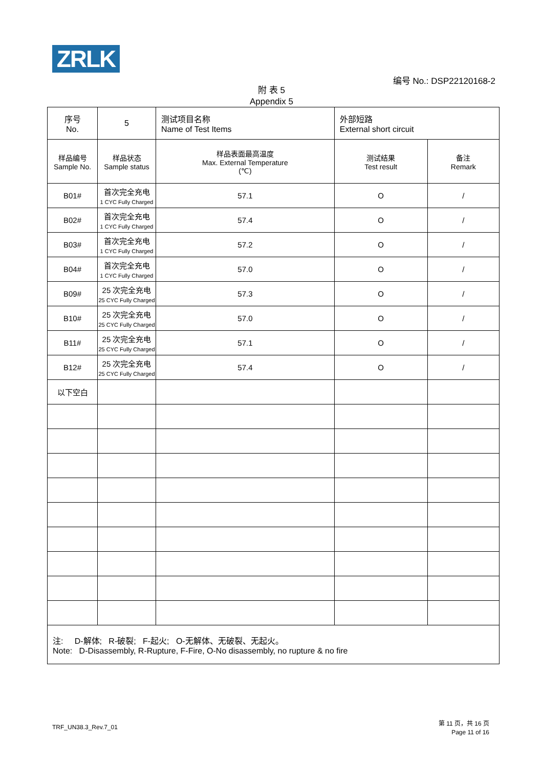ZRLK
编号 No.: DSP22120168-2
附 表 5
Appendix 5
| 序号 No. | 5 | 测试项目名称 Name of Test Items | | 外部短路 External short circuit | |
| 样品编号 Sample No. | 样品状态 Sample status | | 样品表面最高温度 Max. External Temperature (℃) | 测试结果 Test result | 备注 Remark |
| B01# | 首次完全充电 1 CYC Fully Charged | | 57.1 | O | / |
| B02# | 首次完全充电 1 CYC Fully Charged | | 57.4 | O | / |
| B03# | 首次完全充电 1 CYC Fully Charged | | 57.2 | O | / |
| B04# | 首次完全充电 1 CYC Fully Charged | | 57.0 | O | / |
| B09# | 25 次完全充电 25 CYC Fully Charged | | 57.3 | O | / |
| B10# | 25 次完全充电 25 CYC Fully Charged | | 57.0 | O | / |
| B11# | 25 次完全充电 25 CYC Fully Charged | | 57.1 | O | / |
| B12# | 25 次完全充电 25 CYC Fully Charged | | 57.4 | O | / |
| 以下空白 | | | | | |
| 注: D-解体; R-破裂; F-起火; O-无解体、无破裂、无起火。 Note: D-Disassembly, R-Rupture, F-Fire, O-No disassembly, no rupture & no fire | | | | | |
TRF_UN38.3_Rev.7_01
第 11 页，共 16 页
Page 11 of 16